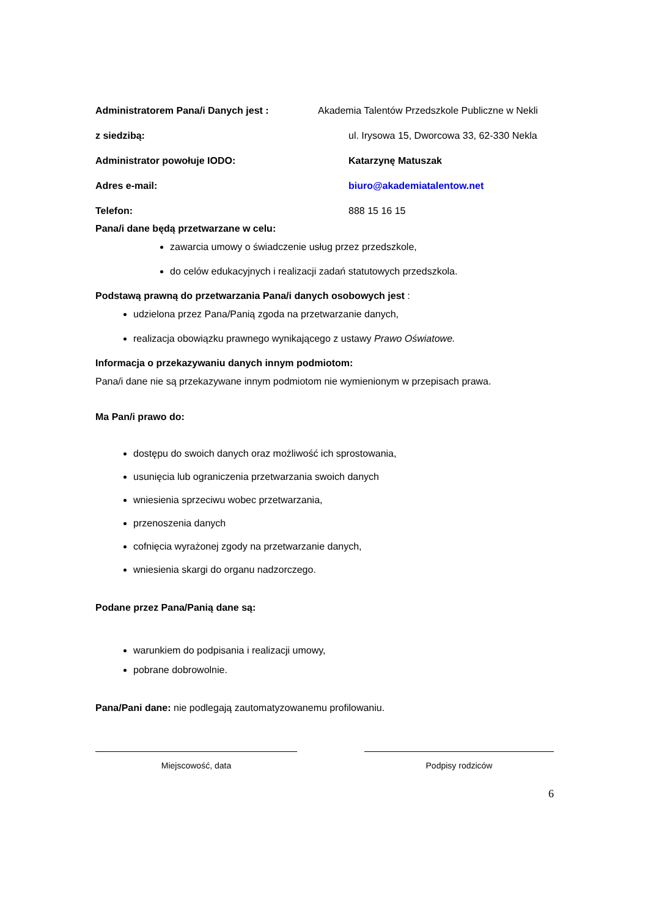Administratorem Pana/i Danych jest : Akademia Talentów Przedszkole Publiczne w Nekli
z siedzibą: ul. Irysowa 15, Dworcowa 33, 62-330 Nekla
Administrator powołuje IODO: Katarzynę Matuszak
Adres e-mail: biuro@akademiatalentow.net
Telefon: 888 15 16 15
Pana/i dane będą przetwarzane w celu:
zawarcia umowy o świadczenie usług przez przedszkole,
do celów edukacyjnych i realizacji zadań statutowych przedszkola.
Podstawą prawną do przetwarzania Pana/i danych osobowych jest :
udzielona przez Pana/Panią zgoda na przetwarzanie danych,
realizacja obowiązku prawnego wynikającego z ustawy Prawo Oświatowe.
Informacja o przekazywaniu danych innym podmiotom:
Pana/i dane nie są przekazywane innym podmiotom nie wymienionym w przepisach prawa.
Ma Pan/i prawo do:
dostępu do swoich danych oraz możliwość ich sprostowania,
usunięcia lub ograniczenia przetwarzania swoich danych
wniesienia sprzeciwu wobec przetwarzania,
przenoszenia danych
cofnięcia wyrażonej zgody na przetwarzanie danych,
wniesienia skargi do organu nadzorczego.
Podane przez Pana/Panią dane są:
warunkiem do podpisania i realizacji umowy,
pobrane dobrowolnie.
Pana/Pani dane: nie podlegają zautomatyzowanemu profilowaniu.
Miejscowość, data Podpisy rodziców
6